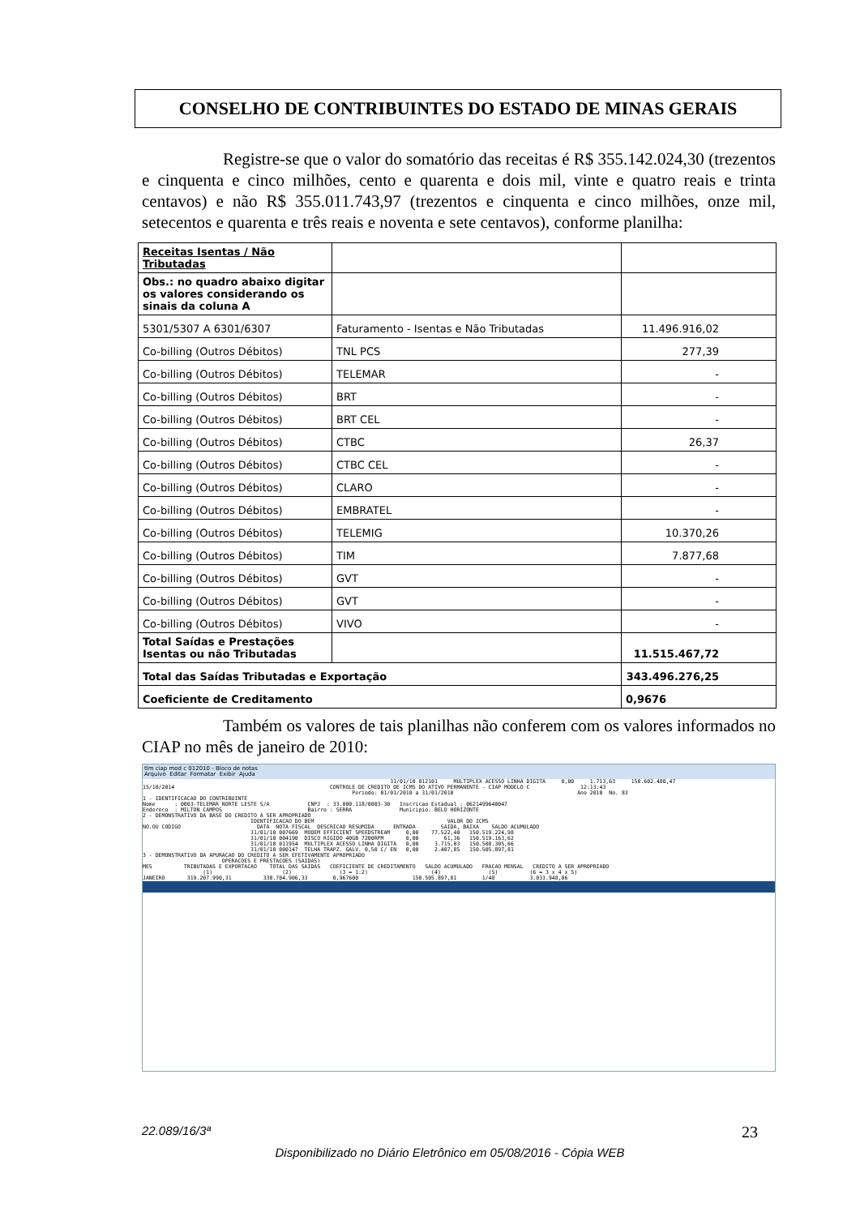CONSELHO DE CONTRIBUINTES DO ESTADO DE MINAS GERAIS
Registre-se que o valor do somatório das receitas é R$ 355.142.024,30 (trezentos e cinquenta e cinco milhões, cento e quarenta e dois mil, vinte e quatro reais e trinta centavos) e não R$ 355.011.743,97 (trezentos e cinquenta e cinco milhões, onze mil, setecentos e quarenta e três reais e noventa e sete centavos), conforme planilha:
| Receitas Isentas / Não Tributadas | | |
| Obs.: no quadro abaixo digitar os valores considerando os sinais da coluna A | | |
| 5301/5307 A 6301/6307 | Faturamento - Isentas e Não Tributadas | 11.496.916,02 |
| Co-billing (Outros Débitos) | TNL PCS | 277,39 |
| Co-billing (Outros Débitos) | TELEMAR | - |
| Co-billing (Outros Débitos) | BRT | - |
| Co-billing (Outros Débitos) | BRT CEL | - |
| Co-billing (Outros Débitos) | CTBC | 26,37 |
| Co-billing (Outros Débitos) | CTBC CEL | - |
| Co-billing (Outros Débitos) | CLARO | - |
| Co-billing (Outros Débitos) | EMBRATEL | - |
| Co-billing (Outros Débitos) | TELEMIG | 10.370,26 |
| Co-billing (Outros Débitos) | TIM | 7.877,68 |
| Co-billing (Outros Débitos) | GVT | - |
| Co-billing (Outros Débitos) | GVT | - |
| Co-billing (Outros Débitos) | VIVO | - |
| Total Saídas e Prestações Isentas ou não Tributadas | | 11.515.467,72 |
| Total das Saídas Tributadas e Exportação | | 343.496.276,25 |
| Coeficiente de Creditamento | | 0,9676 |
Também os valores de tais planilhas não conferem com os valores informados no CIAP no mês de janeiro de 2010:
tlm ciap mod c 012010 - Bloco de notas
Arquivo Editar Formatar Exibir Ajuda
31/01/10 012101 MULTIPLEX ACESSO LINHA DIGITA 0,00 1.713,63 150.602.480,47 15/10/2014 CONTROLE DE CREDITO DE ICMS DO ATIVO PERMANENTE - CIAP MODELO C 12:13:43 Periodo: 01/01/2010 a 31/01/2010 Ano 2010 No. 83 1 - IDENTIFICACAO DO CONTRIBUINTE Nome : 0003-TELEMAR NORTE LESTE S/A CNPJ : 33.000.118/0003-30 Inscricao Estadual : 0621499640047 Endereco : MILTON CAMPOS Bairro : SERRA Municipio: BELO HORIZONTE 2 - DEMONSTRATIVO DA BASE DO CREDITO A SER APROPRIADO IDENTIFICACAO DO BEM VALOR DO ICMS NO.OU CODIGO DATA NOTA FISCAL DESCRICAO RESUMIDA ENTRADA SAIDA, BAIXA SALDO ACUMULADO 31/01/10 007669 MODEM EFFICIENT SPEEDSTREAM 0,00 77.522,40 150.519.224,98 31/01/10 004190 DISCO RIGIDO 40GB 7200RPM 0,00 61,36 150.519.163,62 31/01/10 011954 MULTIPLEX ACESSO LINHA DIGITA 0,00 3.715,03 150.508.305,66 31/01/10 000147 TELHA TRAPZ. GALV. 0,50 C/ EN 0,00 2.407,85 150.505.897,81 3 - DEMONSTRATIVO DA APURACAO DO CREDITO A SER EFETIVAMENTE APROPRIADO OPERACOES E PRESTACOES (SAIDAS) MES TRIBUTADAS E EXPORTACAO TOTAL DAS SAIDAS COEFICIENTE DE CREDITAMENTO SALDO ACUMULADO FRACAO MENSAL CREDITO A SER APROPRIADO (1) (2) (3 = 1:2) (4) (5) (6 = 3 x 4 x 5) JANEIRO 319.207.990,31 330.704.906,33 0,967600 150.505.897,81 1/48 3.033.948,06
22.089/16/3ª 23
Disponibilizado no Diário Eletrônico em 05/08/2016 - Cópia WEB